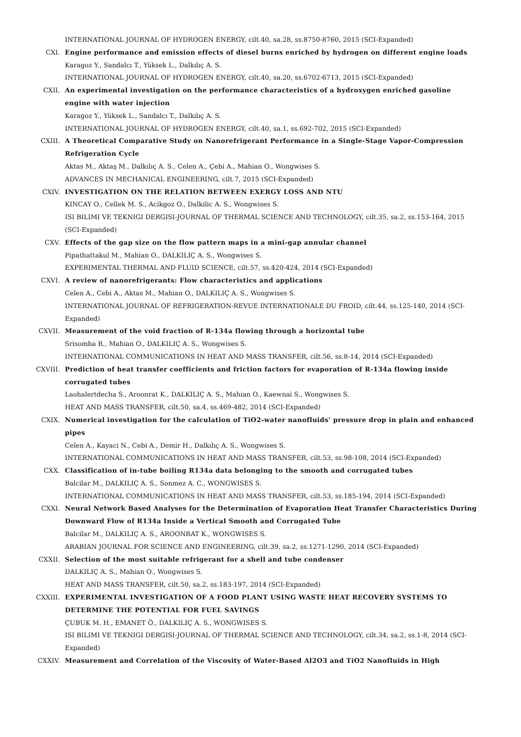INTERNATIONAL JOURNAL OF HYDROGEN ENERGY, cilt.40, sa.28, ss.8750-8760, 2015 (SCI-Expanded)
CXI. Engine performance and emission effects of diesel burns enriched by hydrogen on different engine loads
Karagoz Y., Sandalcı T., Yüksek L., Dalkılıç A. S.
INTERNATIONAL JOURNAL OF HYDROGEN ENERGY, cilt.40, sa.20, ss.6702-6713, 2015 (SCI-Expanded)
CXII. An experimental investigation on the performance characteristics of a hydroxygen enriched gasoline engine with water injection
Karagoz Y., Yüksek L., Sandalcı T., Dalkılıç A. S.
INTERNATIONAL JOURNAL OF HYDROGEN ENERGY, cilt.40, sa.1, ss.692-702, 2015 (SCI-Expanded)
CXIII. A Theoretical Comparative Study on Nanorefrigerant Performance in a Single-Stage Vapor-Compression Refrigeration Cycle
Aktas M., Aktaş M., Dalkılıç A. S., Celen A., Çebi A., Mahian O., Wongwises S.
ADVANCES IN MECHANICAL ENGINEERING, cilt.7, 2015 (SCI-Expanded)
CXIV. INVESTIGATION ON THE RELATION BETWEEN EXERGY LOSS AND NTU
KINCAY O., Cellek M. S., Acikgoz O., Dalkilic A. S., Wongwises S.
ISI BILIMI VE TEKNIGI DERGISI-JOURNAL OF THERMAL SCIENCE AND TECHNOLOGY, cilt.35, sa.2, ss.153-164, 2015 (SCI-Expanded)
CXV. Effects of the gap size on the flow pattern maps in a mini-gap annular channel
Pipathattakul M., Mahian O., DALKILIÇ A. S., Wongwises S.
EXPERIMENTAL THERMAL AND FLUID SCIENCE, cilt.57, ss.420-424, 2014 (SCI-Expanded)
CXVI. A review of nanorefrigerants: Flow characteristics and applications
Celen A., Cebi A., Aktas M., Mahian O., DALKILIÇ A. S., Wongwises S.
INTERNATIONAL JOURNAL OF REFRIGERATION-REVUE INTERNATIONALE DU FROID, cilt.44, ss.125-140, 2014 (SCI-Expanded)
CXVII. Measurement of the void fraction of R-134a flowing through a horizontal tube
Srisomba R., Mahian O., DALKILIÇ A. S., Wongwises S.
INTERNATIONAL COMMUNICATIONS IN HEAT AND MASS TRANSFER, cilt.56, ss.8-14, 2014 (SCI-Expanded)
CXVIII. Prediction of heat transfer coefficients and friction factors for evaporation of R-134a flowing inside corrugated tubes
Laohalertdecha S., Aroonrat K., DALKILIÇ A. S., Mahian O., Kaewnai S., Wongwises S.
HEAT AND MASS TRANSFER, cilt.50, sa.4, ss.469-482, 2014 (SCI-Expanded)
CXIX. Numerical investigation for the calculation of TiO2-water nanofluids' pressure drop in plain and enhanced pipes
Celen A., Kayaci N., Cebi A., Demir H., Dalkılıç A. S., Wongwises S.
INTERNATIONAL COMMUNICATIONS IN HEAT AND MASS TRANSFER, cilt.53, ss.98-108, 2014 (SCI-Expanded)
CXX. Classification of in-tube boiling R134a data belonging to the smooth and corrugated tubes
Balcilar M., DALKILIÇ A. S., Sonmez A. C., WONGWISES S.
INTERNATIONAL COMMUNICATIONS IN HEAT AND MASS TRANSFER, cilt.53, ss.185-194, 2014 (SCI-Expanded)
CXXI. Neural Network Based Analyses for the Determination of Evaporation Heat Transfer Characteristics During Downward Flow of R134a Inside a Vertical Smooth and Corrugated Tube
Balcilar M., DALKILIÇ A. S., AROONRAT K., WONGWISES S.
ARABIAN JOURNAL FOR SCIENCE AND ENGINEERING, cilt.39, sa.2, ss.1271-1290, 2014 (SCI-Expanded)
CXXII. Selection of the most suitable refrigerant for a shell and tube condenser
DALKILIÇ A. S., Mahian O., Wongwises S.
HEAT AND MASS TRANSFER, cilt.50, sa.2, ss.183-197, 2014 (SCI-Expanded)
CXXIII. EXPERIMENTAL INVESTIGATION OF A FOOD PLANT USING WASTE HEAT RECOVERY SYSTEMS TO DETERMINE THE POTENTIAL FOR FUEL SAVINGS
ÇUBUK M. H., EMANET Ö., DALKILIÇ A. S., WONGWISES S.
ISI BILIMI VE TEKNIGI DERGISI-JOURNAL OF THERMAL SCIENCE AND TECHNOLOGY, cilt.34, sa.2, ss.1-8, 2014 (SCI-Expanded)
CXXIV. Measurement and Correlation of the Viscosity of Water-Based Al2O3 and TiO2 Nanofluids in High